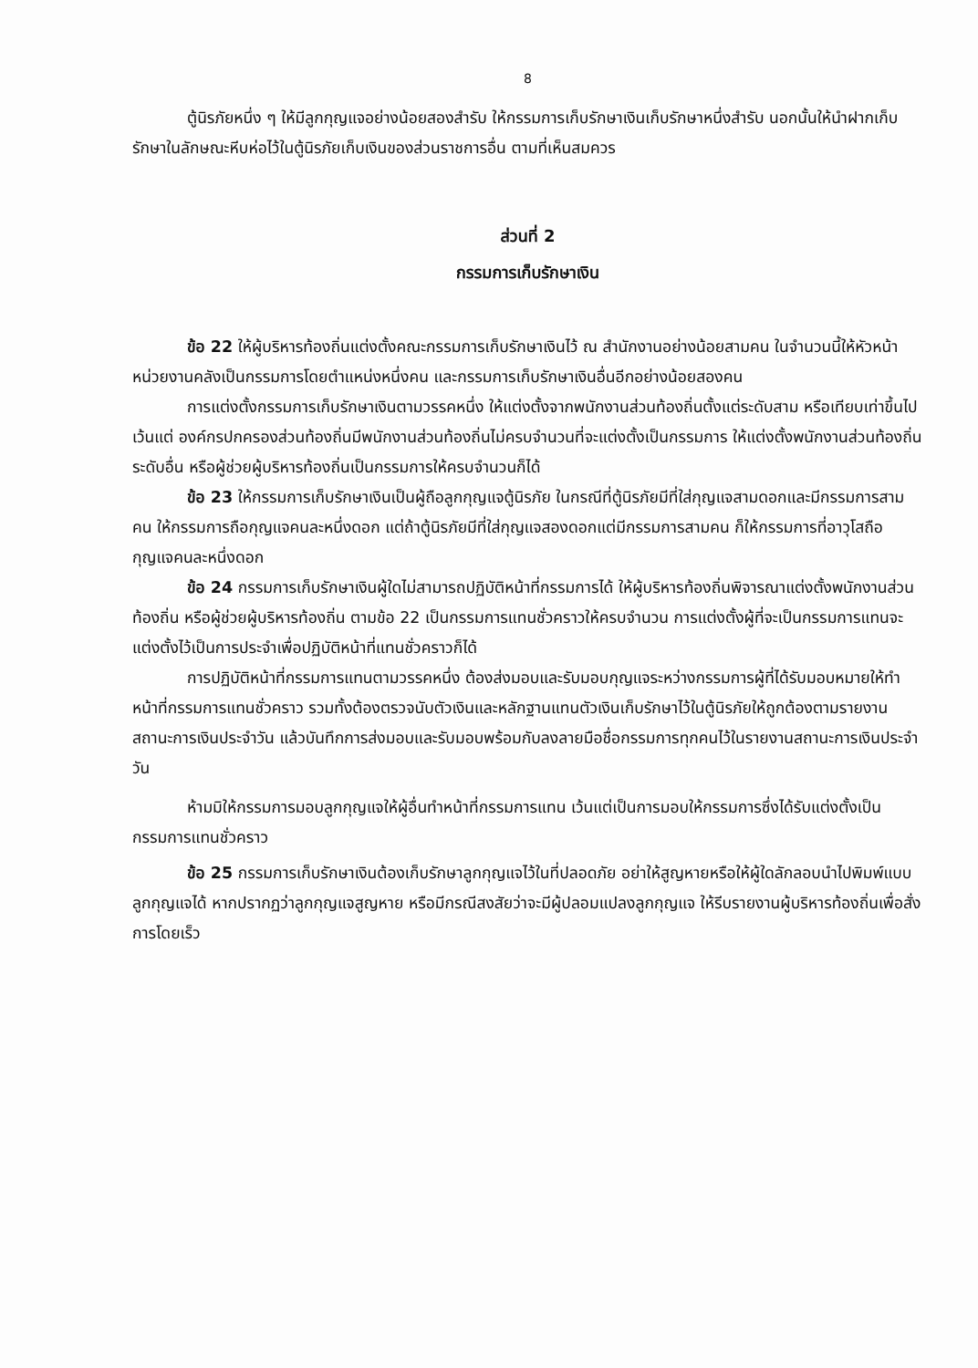8
ตู้นิรภัยหนึ่ง ๆ ให้มีลูกกุญแจอย่างน้อยสองสำรับ ให้กรรมการเก็บรักษาเงินเก็บรักษาหนึ่งสำรับ นอกนั้นให้นำฝากเก็บรักษาในลักษณะหีบห่อไว้ในตู้นิรภัยเก็บเงินของส่วนราชการอื่น ตามที่เห็นสมควร
ส่วนที่ 2
กรรมการเก็บรักษาเงิน
ข้อ 22 ให้ผู้บริหารท้องถิ่นแต่งตั้งคณะกรรมการเก็บรักษาเงินไว้ ณ สำนักงานอย่างน้อยสามคน ในจำนวนนี้ให้หัวหน้าหน่วยงานคลังเป็นกรรมการโดยตำแหน่งหนึ่งคน และกรรมการเก็บรักษาเงินอื่นอีกอย่างน้อยสองคน
การแต่งตั้งกรรมการเก็บรักษาเงินตามวรรคหนึ่ง ให้แต่งตั้งจากพนักงานส่วนท้องถิ่นตั้งแต่ระดับสาม หรือเทียบเท่าขึ้นไป เว้นแต่ องค์กรปกครองส่วนท้องถิ่นมีพนักงานส่วนท้องถิ่นไม่ครบจำนวนที่จะแต่งตั้งเป็นกรรมการ ให้แต่งตั้งพนักงานส่วนท้องถิ่นระดับอื่น หรือผู้ช่วยผู้บริหารท้องถิ่นเป็นกรรมการให้ครบจำนวนก็ได้
ข้อ 23 ให้กรรมการเก็บรักษาเงินเป็นผู้ถือลูกกุญแจตู้นิรภัย ในกรณีที่ตู้นิรภัยมีที่ใส่กุญแจสามดอกและมีกรรมการสามคน ให้กรรมการถือกุญแจคนละหนึ่งดอก แต่ถ้าตู้นิรภัยมีที่ใส่กุญแจสองดอกแต่มีกรรมการสามคน ก็ให้กรรมการที่อาวุโสถือกุญแจคนละหนึ่งดอก
ข้อ 24 กรรมการเก็บรักษาเงินผู้ใดไม่สามารถปฏิบัติหน้าที่กรรมการได้ ให้ผู้บริหารท้องถิ่นพิจารณาแต่งตั้งพนักงานส่วนท้องถิ่น หรือผู้ช่วยผู้บริหารท้องถิ่น ตามข้อ 22 เป็นกรรมการแทนชั่วคราวให้ครบจำนวน การแต่งตั้งผู้ที่จะเป็นกรรมการแทนจะแต่งตั้งไว้เป็นการประจำเพื่อปฏิบัติหน้าที่แทนชั่วคราวก็ได้
การปฏิบัติหน้าที่กรรมการแทนตามวรรคหนึ่ง ต้องส่งมอบและรับมอบกุญแจระหว่างกรรมการผู้ที่ได้รับมอบหมายให้ทำหน้าที่กรรมการแทนชั่วคราว รวมทั้งต้องตรวจนับตัวเงินและหลักฐานแทนตัวเงินเก็บรักษาไว้ในตู้นิรภัยให้ถูกต้องตามรายงานสถานะการเงินประจำวัน แล้วบันทึกการส่งมอบและรับมอบพร้อมกับลงลายมือชื่อกรรมการทุกคนไว้ในรายงานสถานะการเงินประจำวัน
ห้ามมิให้กรรมการมอบลูกกุญแจให้ผู้อื่นทำหน้าที่กรรมการแทน เว้นแต่เป็นการมอบให้กรรมการซึ่งได้รับแต่งตั้งเป็นกรรมการแทนชั่วคราว
ข้อ 25 กรรมการเก็บรักษาเงินต้องเก็บรักษาลูกกุญแจไว้ในที่ปลอดภัย อย่าให้สูญหายหรือให้ผู้ใดลักลอบนำไปพิมพ์แบบลูกกุญแจได้ หากปรากฏว่าลูกกุญแจสูญหาย หรือมีกรณีสงสัยว่าจะมีผู้ปลอมแปลงลูกกุญแจ ให้รีบรายงานผู้บริหารท้องถิ่นเพื่อสั่งการโดยเร็ว